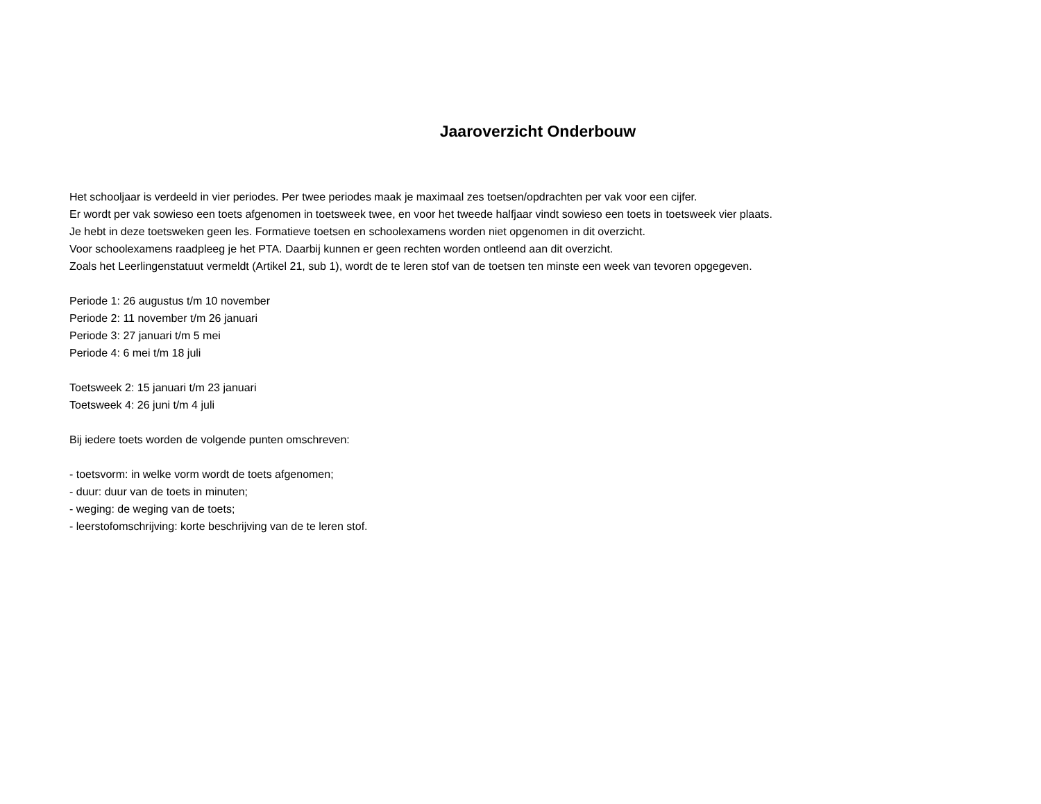Jaaroverzicht Onderbouw
Het schooljaar is verdeeld in vier periodes. Per twee periodes maak je maximaal zes toetsen/opdrachten per vak voor een cijfer.
Er wordt per vak sowieso een toets afgenomen in toetsweek twee, en voor het tweede halfjaar vindt sowieso een toets in toetsweek vier plaats.
Je hebt in deze toetsweken geen les. Formatieve toetsen en schoolexamens worden niet opgenomen in dit overzicht.
Voor schoolexamens raadpleeg je het PTA. Daarbij kunnen er geen rechten worden ontleend aan dit overzicht.
Zoals het Leerlingenstatuut vermeldt (Artikel 21, sub 1), wordt de te leren stof van de toetsen ten minste een week van tevoren opgegeven.
Periode 1: 26 augustus t/m 10 november
Periode 2: 11 november t/m 26 januari
Periode 3: 27 januari t/m 5 mei
Periode 4: 6 mei t/m 18 juli
Toetsweek 2: 15 januari t/m 23 januari
Toetsweek 4: 26 juni t/m 4 juli
Bij iedere toets worden de volgende punten omschreven:
- toetsvorm: in welke vorm wordt de toets afgenomen;
- duur: duur van de toets in minuten;
- weging: de weging van de toets;
- leerstofomschrijving: korte beschrijving van de te leren stof.